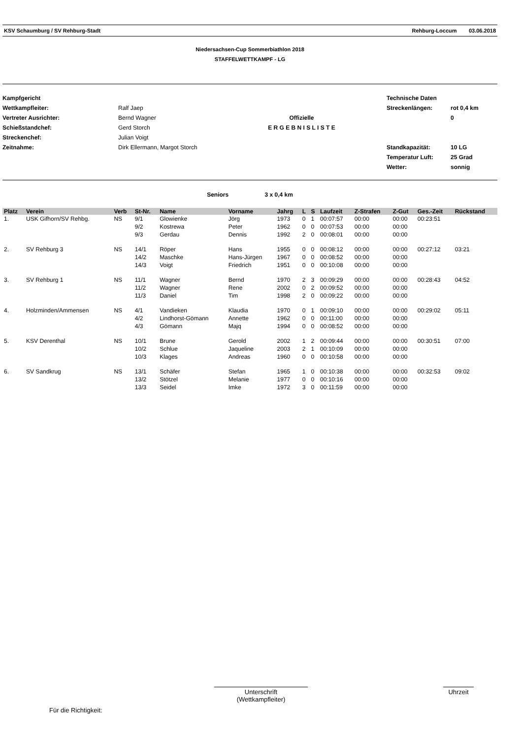KSV Schaumburg / SV Rehburg-Stadt Rehburg-Loccum 03.06.2018
Niedersachsen-Cup Sommerbiathlon 2018
STAFFELWETTKAMPF - LG
Kampfgericht
Wettkampfleiter:
Vertreter Ausrichter:
Schießstandchef:
Streckenchef:
Zeitnahme:
Ralf Jaep
Bernd Wagner
Gerd Storch
Julian Voigt
Dirk Ellermann, Margot Storch
Offizielle
E R G E B N I S L I S T E
Technische Daten
Streckenlängen:
Standkapazität:
Temperatur Luft:
Wetter:
rot 0,4 km
0
10 LG
25 Grad
sonnig
Seniors 3 x 0,4 km
| Platz | Verein | Verb | St-Nr. | Name | Vorname | Jahrg | L | S | Laufzeit | Z-Strafen | Z-Gut | Ges.-Zeit | Rückstand |
| --- | --- | --- | --- | --- | --- | --- | --- | --- | --- | --- | --- | --- | --- |
| 1. | USK Gifhorn/SV Rehbg. | NS | 9/1 | Glowienke | Jörg | 1973 | 0 | 1 | 00:07:57 | 00:00 | 00:00 | 00:23:51 | |
| | | | 9/2 | Kostrewa | Peter | 1962 | 0 | 0 | 00:07:53 | 00:00 | 00:00 | | |
| | | | 9/3 | Gerdau | Dennis | 1992 | 2 | 0 | 00:08:01 | 00:00 | 00:00 | | |
| 2. | SV Rehburg 3 | NS | 14/1 | Röper | Hans | 1955 | 0 | 0 | 00:08:12 | 00:00 | 00:00 | 00:27:12 | 03:21 |
| | | | 14/2 | Maschke | Hans-Jürgen | 1967 | 0 | 0 | 00:08:52 | 00:00 | 00:00 | | |
| | | | 14/3 | Voigt | Friedrich | 1951 | 0 | 0 | 00:10:08 | 00:00 | 00:00 | | |
| 3. | SV Rehburg 1 | NS | 11/1 | Wagner | Bernd | 1970 | 2 | 3 | 00:09:29 | 00:00 | 00:00 | 00:28:43 | 04:52 |
| | | | 11/2 | Wagner | Rene | 2002 | 0 | 2 | 00:09:52 | 00:00 | 00:00 | | |
| | | | 11/3 | Daniel | Tim | 1998 | 2 | 0 | 00:09:22 | 00:00 | 00:00 | | |
| 4. | Holzminden/Ammensen | NS | 4/1 | Vandieken | Klaudia | 1970 | 0 | 1 | 00:09:10 | 00:00 | 00:00 | 00:29:02 | 05:11 |
| | | | 4/2 | Lindhorst-Gömann | Annette | 1962 | 0 | 0 | 00:11:00 | 00:00 | 00:00 | | |
| | | | 4/3 | Gömann | Majq | 1994 | 0 | 0 | 00:08:52 | 00:00 | 00:00 | | |
| 5. | KSV Derenthal | NS | 10/1 | Brune | Gerold | 2002 | 1 | 2 | 00:09:44 | 00:00 | 00:00 | 00:30:51 | 07:00 |
| | | | 10/2 | Schlue | Jaqueline | 2003 | 2 | 1 | 00:10:09 | 00:00 | 00:00 | | |
| | | | 10/3 | Klages | Andreas | 1960 | 0 | 0 | 00:10:58 | 00:00 | 00:00 | | |
| 6. | SV Sandkrug | NS | 13/1 | Schäfer | Stefan | 1965 | 1 | 0 | 00:10:38 | 00:00 | 00:00 | 00:32:53 | 09:02 |
| | | | 13/2 | Stötzel | Melanie | 1977 | 0 | 0 | 00:10:16 | 00:00 | 00:00 | | |
| | | | 13/3 | Seidel | Imke | 1972 | 3 | 0 | 00:11:59 | 00:00 | 00:00 | | |
Für die Richtigkeit:
Unterschrift
(Wettkampfleiter)
Uhrzeit